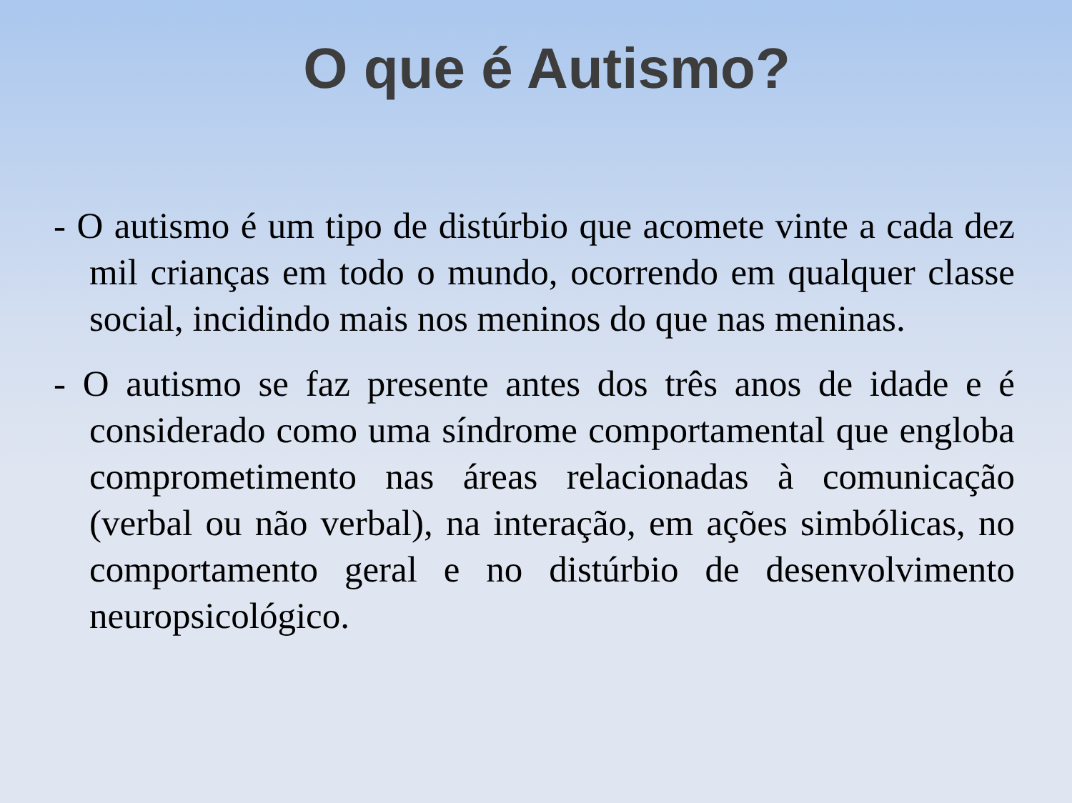O que é Autismo?
- O autismo é um tipo de distúrbio que acomete vinte a cada dez mil crianças em todo o mundo, ocorrendo em qualquer classe social, incidindo mais nos meninos do que nas meninas.
- O autismo se faz presente antes dos três anos de idade e é considerado como uma síndrome comportamental que engloba comprometimento nas áreas relacionadas à comunicação (verbal ou não verbal), na interação, em ações simbólicas, no comportamento geral e no distúrbio de desenvolvimento neuropsicológico.